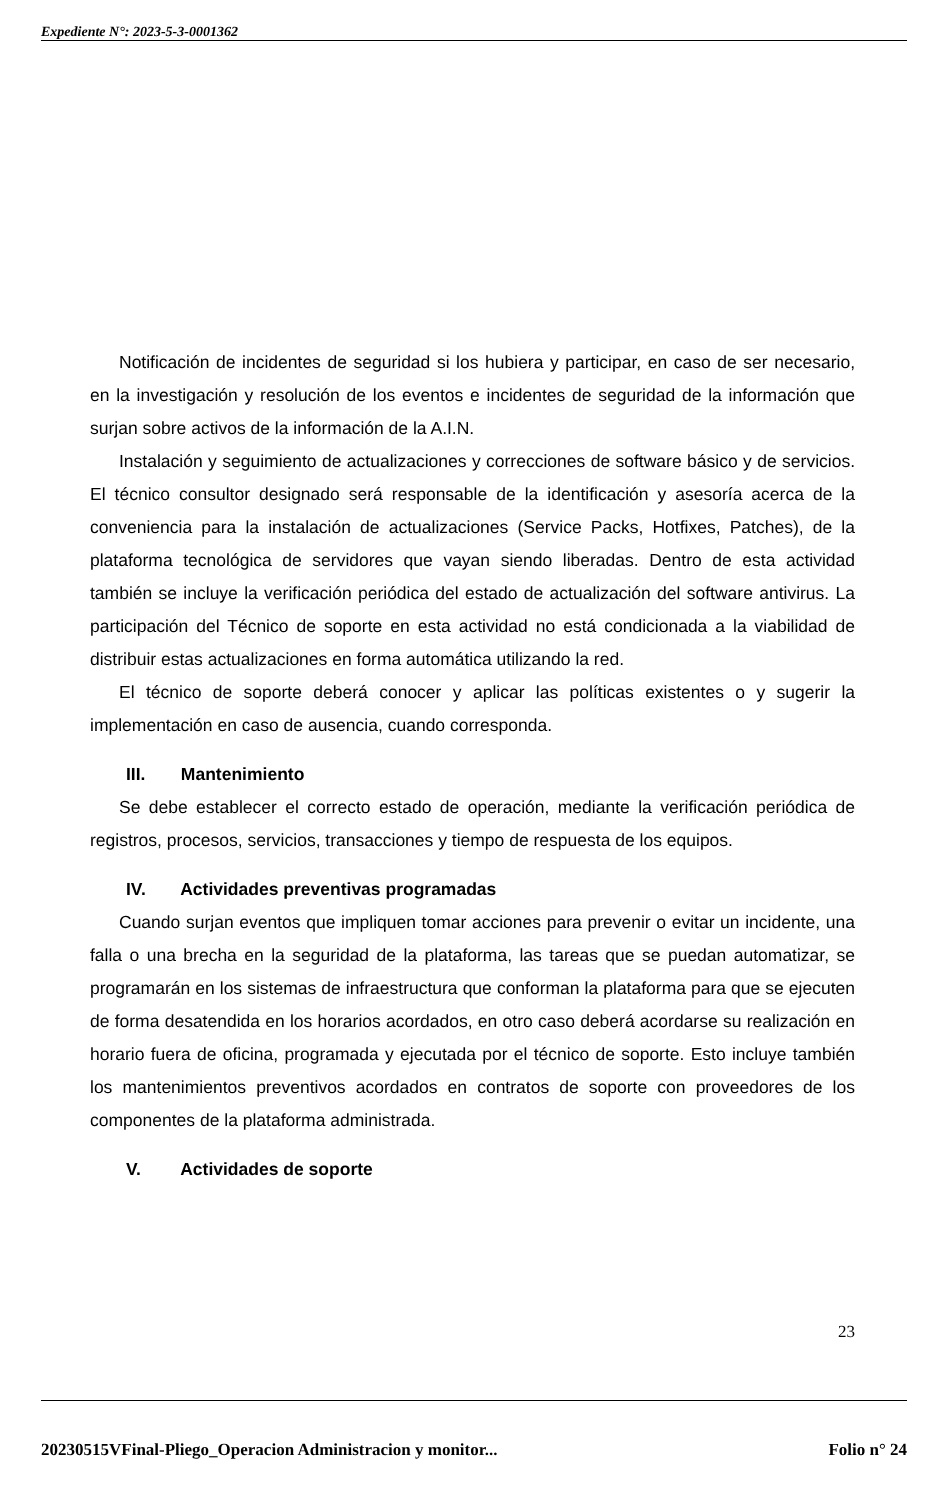Expediente N°: 2023-5-3-0001362
Notificación de incidentes de seguridad si los hubiera y participar, en caso de ser necesario, en la investigación y resolución de los eventos e incidentes de seguridad de la información que surjan sobre activos de la información de la A.I.N.
Instalación y seguimiento de actualizaciones y correcciones de software básico y de servicios. El técnico consultor designado será responsable de la identificación y asesoría acerca de la conveniencia para la instalación de actualizaciones (Service Packs, Hotfixes, Patches), de la plataforma tecnológica de servidores que vayan siendo liberadas. Dentro de esta actividad también se incluye la verificación periódica del estado de actualización del software antivirus. La participación del Técnico de soporte en esta actividad no está condicionada a la viabilidad de distribuir estas actualizaciones en forma automática utilizando la red.
El técnico de soporte deberá conocer y aplicar las políticas existentes o y sugerir la implementación en caso de ausencia, cuando corresponda.
III. Mantenimiento
Se debe establecer el correcto estado de operación, mediante la verificación periódica de registros, procesos, servicios, transacciones y tiempo de respuesta de los equipos.
IV. Actividades preventivas programadas
Cuando surjan eventos que impliquen tomar acciones para prevenir o evitar un incidente, una falla o una brecha en la seguridad de la plataforma, las tareas que se puedan automatizar, se programarán en los sistemas de infraestructura que conforman la plataforma para que se ejecuten de forma desatendida en los horarios acordados, en otro caso deberá acordarse su realización en horario fuera de oficina, programada y ejecutada por el técnico de soporte. Esto incluye también los mantenimientos preventivos acordados en contratos de soporte con proveedores de los componentes de la plataforma administrada.
V. Actividades de soporte
23
20230515VFinal-Pliego_Operacion Administracion y monitor... Folio n° 24